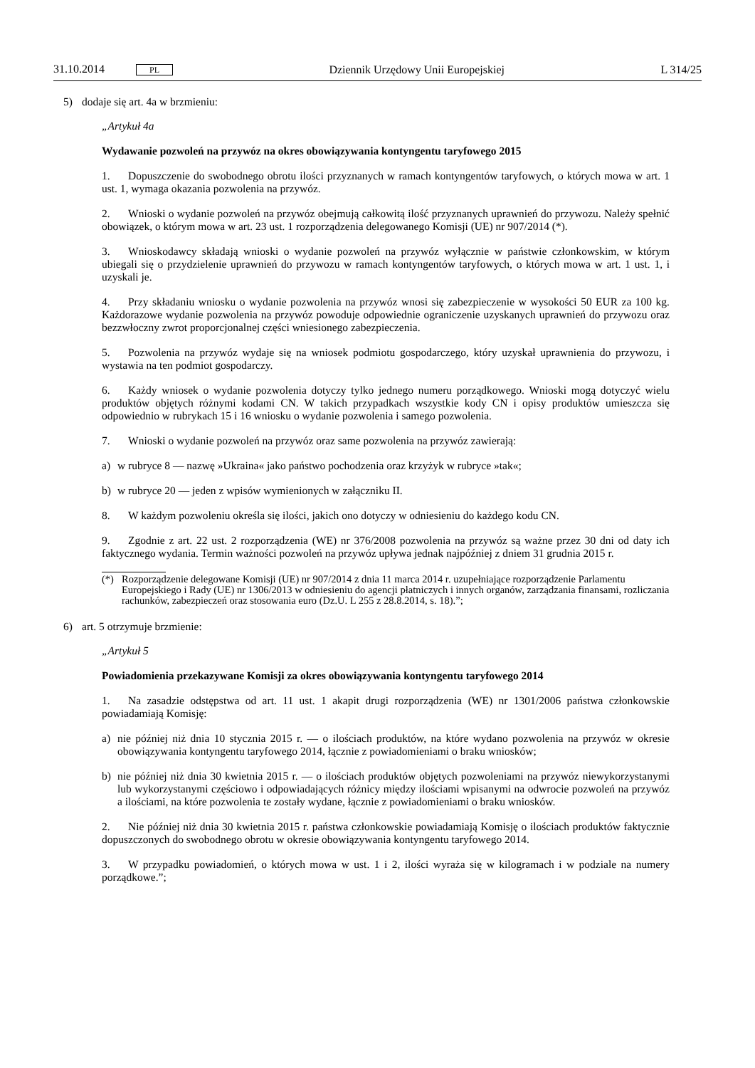31.10.2014 PL
Dziennik Urzędowy Unii Europejskiej
L 314/25
5) dodaje się art. 4a w brzmieniu:
„Artykuł 4a
Wydawanie pozwoleń na przywóz na okres obowiązywania kontyngentu taryfowego 2015
1. Dopuszczenie do swobodnego obrotu ilości przyznanych w ramach kontyngentów taryfowych, o których mowa w art. 1 ust. 1, wymaga okazania pozwolenia na przywóz.
2. Wnioski o wydanie pozwoleń na przywóz obejmują całkowitą ilość przyznanych uprawnień do przywozu. Należy spełnić obowiązek, o którym mowa w art. 23 ust. 1 rozporządzenia delegowanego Komisji (UE) nr 907/2014 (*).
3. Wnioskodawcy składają wnioski o wydanie pozwoleń na przywóz wyłącznie w państwie członkowskim, w którym ubiegali się o przydzielenie uprawnień do przywozu w ramach kontyngentów taryfowych, o których mowa w art. 1 ust. 1, i uzyskali je.
4. Przy składaniu wniosku o wydanie pozwolenia na przywóz wnosi się zabezpieczenie w wysokości 50 EUR za 100 kg. Każdorazowe wydanie pozwolenia na przywóz powoduje odpowiednie ograniczenie uzyskanych uprawnień do przywozu oraz bezzwłoczny zwrot proporcjonalnej części wniesionego zabezpieczenia.
5. Pozwolenia na przywóz wydaje się na wniosek podmiotu gospodarczego, który uzyskał uprawnienia do przywozu, i wystawia na ten podmiot gospodarczy.
6. Każdy wniosek o wydanie pozwolenia dotyczy tylko jednego numeru porządkowego. Wnioski mogą dotyczyć wielu produktów objętych różnymi kodami CN. W takich przypadkach wszystkie kody CN i opisy produktów umieszcza się odpowiednio w rubrykach 15 i 16 wniosku o wydanie pozwolenia i samego pozwolenia.
7. Wnioski o wydanie pozwoleń na przywóz oraz same pozwolenia na przywóz zawierają:
a) w rubryce 8 — nazwę »Ukraina« jako państwo pochodzenia oraz krzyżyk w rubryce »tak«;
b) w rubryce 20 — jeden z wpisów wymienionych w załączniku II.
8. W każdym pozwoleniu określa się ilości, jakich ono dotyczy w odniesieniu do każdego kodu CN.
9. Zgodnie z art. 22 ust. 2 rozporządzenia (WE) nr 376/2008 pozwolenia na przywóz są ważne przez 30 dni od daty ich faktycznego wydania. Termin ważności pozwoleń na przywóz upływa jednak najpóźniej z dniem 31 grudnia 2015 r.
(*) Rozporządzenie delegowane Komisji (UE) nr 907/2014 z dnia 11 marca 2014 r. uzupełniające rozporządzenie Parlamentu Europejskiego i Rady (UE) nr 1306/2013 w odniesieniu do agencji płatniczych i innych organów, zarządzania finansami, rozliczania rachunków, zabezpieczeń oraz stosowania euro (Dz.U. L 255 z 28.8.2014, s. 18).”;
6) art. 5 otrzymuje brzmienie:
„Artykuł 5
Powiadomienia przekazywane Komisji za okres obowiązywania kontyngentu taryfowego 2014
1. Na zasadzie odstępstwa od art. 11 ust. 1 akapit drugi rozporządzenia (WE) nr 1301/2006 państwa członkowskie powiadamiają Komisję:
a) nie później niż dnia 10 stycznia 2015 r. — o ilościach produktów, na które wydano pozwolenia na przywóz w okresie obowiązywania kontyngentu taryfowego 2014, łącznie z powiadomieniami o braku wniosków;
b) nie później niż dnia 30 kwietnia 2015 r. — o ilościach produktów objętych pozwoleniami na przywóz niewykorzystanymi lub wykorzystanymi częściowo i odpowiadających różnicy między ilościami wpisanymi na odwrocie pozwoleń na przywóz a ilościami, na które pozwolenia te zostały wydane, łącznie z powiadomieniami o braku wniosków.
2. Nie później niż dnia 30 kwietnia 2015 r. państwa członkowskie powiadamiają Komisję o ilościach produktów faktycznie dopuszczonych do swobodnego obrotu w okresie obowiązywania kontyngentu taryfowego 2014.
3. W przypadku powiadomień, o których mowa w ust. 1 i 2, ilości wyraża się w kilogramach i w podziale na numery porządkowe.”;